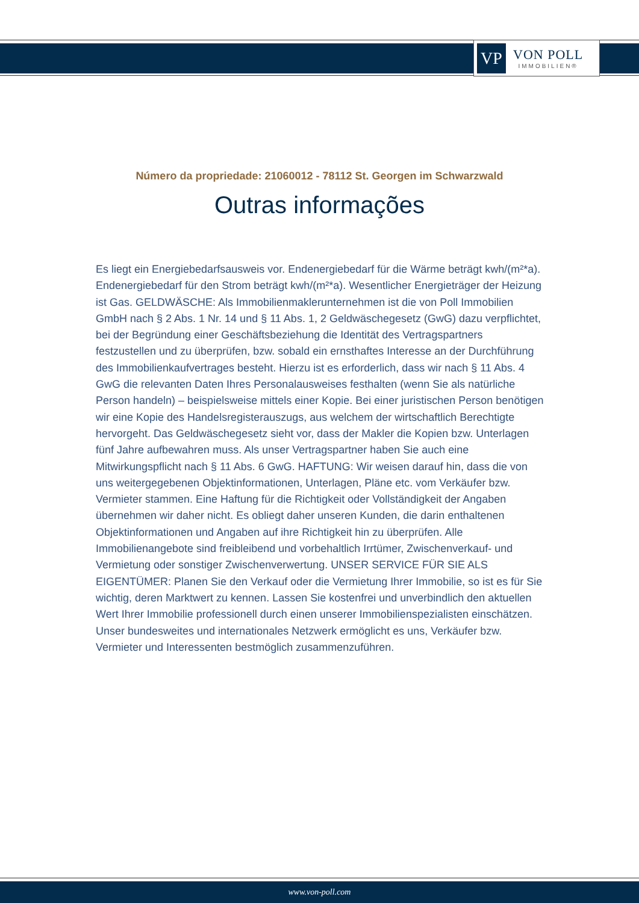VP
VON POLL
IMMOBILIEN®
Número da propriedade: 21060012 - 78112 St. Georgen im Schwarzwald
Outras informações
Es liegt ein Energiebedarfsausweis vor. Endenergiebedarf für die Wärme beträgt kwh/(m²*a). Endenergiebedarf für den Strom beträgt kwh/(m²*a). Wesentlicher Energieträger der Heizung ist Gas. GELDWÄSCHE: Als Immobilienmaklerunternehmen ist die von Poll Immobilien GmbH nach § 2 Abs. 1 Nr. 14 und § 11 Abs. 1, 2 Geldwäschegesetz (GwG) dazu verpflichtet, bei der Begründung einer Geschäftsbeziehung die Identität des Vertragspartners festzustellen und zu überprüfen, bzw. sobald ein ernsthaftes Interesse an der Durchführung des Immobilienkaufvertrages besteht. Hierzu ist es erforderlich, dass wir nach § 11 Abs. 4 GwG die relevanten Daten Ihres Personalausweises festhalten (wenn Sie als natürliche Person handeln) – beispielsweise mittels einer Kopie. Bei einer juristischen Person benötigen wir eine Kopie des Handelsregisterauszugs, aus welchem der wirtschaftlich Berechtigte hervorgeht. Das Geldwäschegesetz sieht vor, dass der Makler die Kopien bzw. Unterlagen fünf Jahre aufbewahren muss. Als unser Vertragspartner haben Sie auch eine Mitwirkungspflicht nach § 11 Abs. 6 GwG. HAFTUNG: Wir weisen darauf hin, dass die von uns weitergegebenen Objektinformationen, Unterlagen, Pläne etc. vom Verkäufer bzw. Vermieter stammen. Eine Haftung für die Richtigkeit oder Vollständigkeit der Angaben übernehmen wir daher nicht. Es obliegt daher unseren Kunden, die darin enthaltenen Objektinformationen und Angaben auf ihre Richtigkeit hin zu überprüfen. Alle Immobilienangebote sind freibleibend und vorbehaltlich Irrtümer, Zwischenverkauf- und Vermietung oder sonstiger Zwischenverwertung. UNSER SERVICE FÜR SIE ALS EIGENTÜMER: Planen Sie den Verkauf oder die Vermietung Ihrer Immobilie, so ist es für Sie wichtig, deren Marktwert zu kennen. Lassen Sie kostenfrei und unverbindlich den aktuellen Wert Ihrer Immobilie professionell durch einen unserer Immobilienspezialisten einschätzen. Unser bundesweites und internationales Netzwerk ermöglicht es uns, Verkäufer bzw. Vermieter und Interessenten bestmöglich zusammenzuführen.
www.von-poll.com